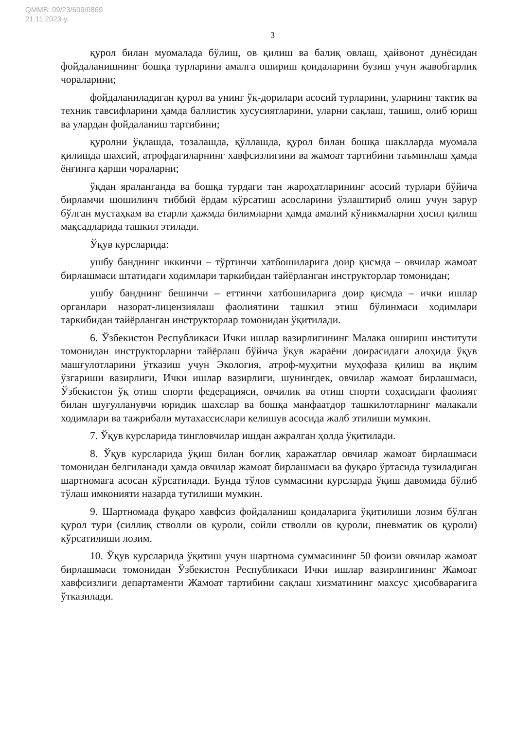QMMB: 09/23/609/0869
21.11.2023-y.
3
қурол билан муомалада бўлиш, ов қилиш ва балиқ овлаш, ҳайвонот дунёсидан фойдаланишнинг бошқа турларини амалга ошириш қоидаларини бузиш учун жавобгарлик чораларини;
фойдаланиладиган қурол ва унинг ўқ-дорилари асосий турларини, уларнинг тактик ва техник тавсифларини ҳамда баллистик хусусиятларини, уларни сақлаш, ташиш, олиб юриш ва улардан фойдаланиш тартибини;
қуролни ўқлашда, тозалашда, қўллашда, қурол билан бошқа шаклларда муомала қилишда шахсий, атрофдагиларнинг хавфсизлигини ва жамоат тартибини таъминлаш ҳамда ёнғинга қарши чораларни;
ўқдан яраланганда ва бошқа турдаги тан жароҳатларининг асосий турлари бўйича бирламчи шошилинч тиббий ёрдам кўрсатиш асосларини ўзлаштириб олиш учун зарур бўлган мустаҳкам ва етарли ҳажмда билимларни ҳамда амалий кўникмаларни ҳосил қилиш мақсадларида ташкил этилади.
Ўқув курсларида:
ушбу банднинг иккинчи – тўртинчи хатбошиларига доир қисмда – овчилар жамоат бирлашмаси штатидаги ходимлари таркибидан тайёрланган инструкторлар томонидан;
ушбу банднинг бешинчи – еттинчи хатбошиларига доир қисмда – ички ишлар органлари назорат-лицензиялаш фаолиятини ташкил этиш бўлинмаси ходимлари таркибидан тайёрланган инструкторлар томонидан ўқитилади.
6. Ўзбекистон Республикаси Ички ишлар вазирлигининг Малака ошириш институти томонидан инструкторларни тайёрлаш бўйича ўқув жараёни доирасидаги алоҳида ўқув машғулотларини ўтказиш учун Экология, атроф-муҳитни муҳофаза қилиш ва иқлим ўзгариши вазирлиги, Ички ишлар вазирлиги, шунингдек, овчилар жамоат бирлашмаси, Ўзбекистон ўқ отиш спорти федерацияси, овчилик ва отиш спорти соҳасидаги фаолият билан шуғулланувчи юридик шахслар ва бошқа манфаатдор ташкилотларнинг малакали ходимлари ва тажрибали мутахассислари келишув асосида жалб этилиши мумкин.
7. Ўқув курсларида тингловчилар ишдан ажралган ҳолда ўқитилади.
8. Ўқув курсларида ўқиш билан боғлиқ харажатлар овчилар жамоат бирлашмаси томонидан белгиланади ҳамда овчилар жамоат бирлашмаси ва фуқаро ўртасида тузиладиган шартномага асосан кўрсатилади. Бунда тўлов суммасини курсларда ўқиш давомида бўлиб тўлаш имконияти назарда тутилиши мумкин.
9. Шартномада фуқаро хавфсиз фойдаланиш қоидаларига ўқитилиши лозим бўлган қурол тури (силлиқ стволли ов қуроли, сойли стволли ов қуроли, пневматик ов қуроли) кўрсатилиши лозим.
10. Ўқув курсларида ўқитиш учун шартнома суммасининг 50 фоизи овчилар жамоат бирлашмаси томонидан Ўзбекистон Республикаси Ички ишлар вазирлигининг Жамоат хавфсизлиги департаменти Жамоат тартибини сақлаш хизматининг махсус ҳисобварағига ўтказилади.